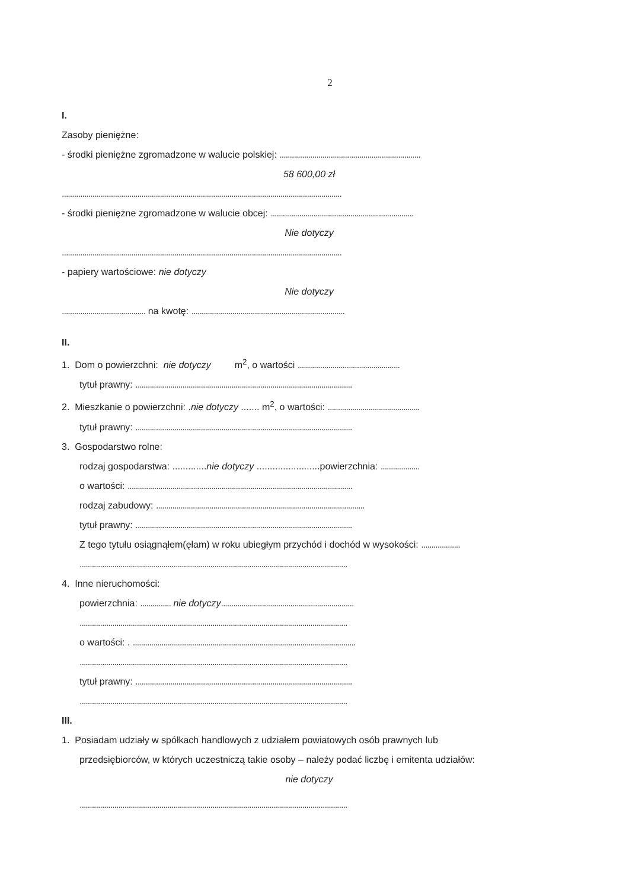2
I.
Zasoby pieniężne:
- środki pieniężne zgromadzone w walucie polskiej: .....................................................................
58 600,00 zł
.........................................................................................................................................
- środki pieniężne zgromadzone w walucie obcej: ......................................................................
Nie dotyczy
.........................................................................................................................................
- papiery wartościowe: nie dotyczy
Nie dotyczy
......................................... na kwotę: ...........................................................................
II.
1. Dom o powierzchni: nie dotyczy m<sup>2</sup>, o wartości ..................................................
tytuł prawny: ..........................................................................................................
2. Mieszkanie o powierzchni: .nie dotyczy ....... m<sup>2</sup>, o wartości: .............................................
tytuł prawny: ..........................................................................................................
3. Gospodarstwo rolne:
rodzaj gospodarstwa: .............nie dotyczy ........................powierzchnia: ...................
o wartości: ..............................................................................................................
rodzaj zabudowy: ......................................................................................................
tytuł prawny: ..........................................................................................................
Z tego tytułu osiągnąłem(ęłam) w roku ubiegłym przychód i dochód w wysokości: ...................
...................................................................................................................................
4. Inne nieruchomości:
powierzchnia: ............... nie dotyczy.................................................................
...................................................................................................................................
o wartości: . .............................................................................................................
...................................................................................................................................
tytuł prawny: ..........................................................................................................
...................................................................................................................................
III.
1. Posiadam udziały w spółkach handlowych z udziałem powiatowych osób prawnych lub
przedsiębiorców, w których uczestniczą takie osoby – należy podać liczbę i emitenta udziałów:
nie dotyczy
...................................................................................................................................